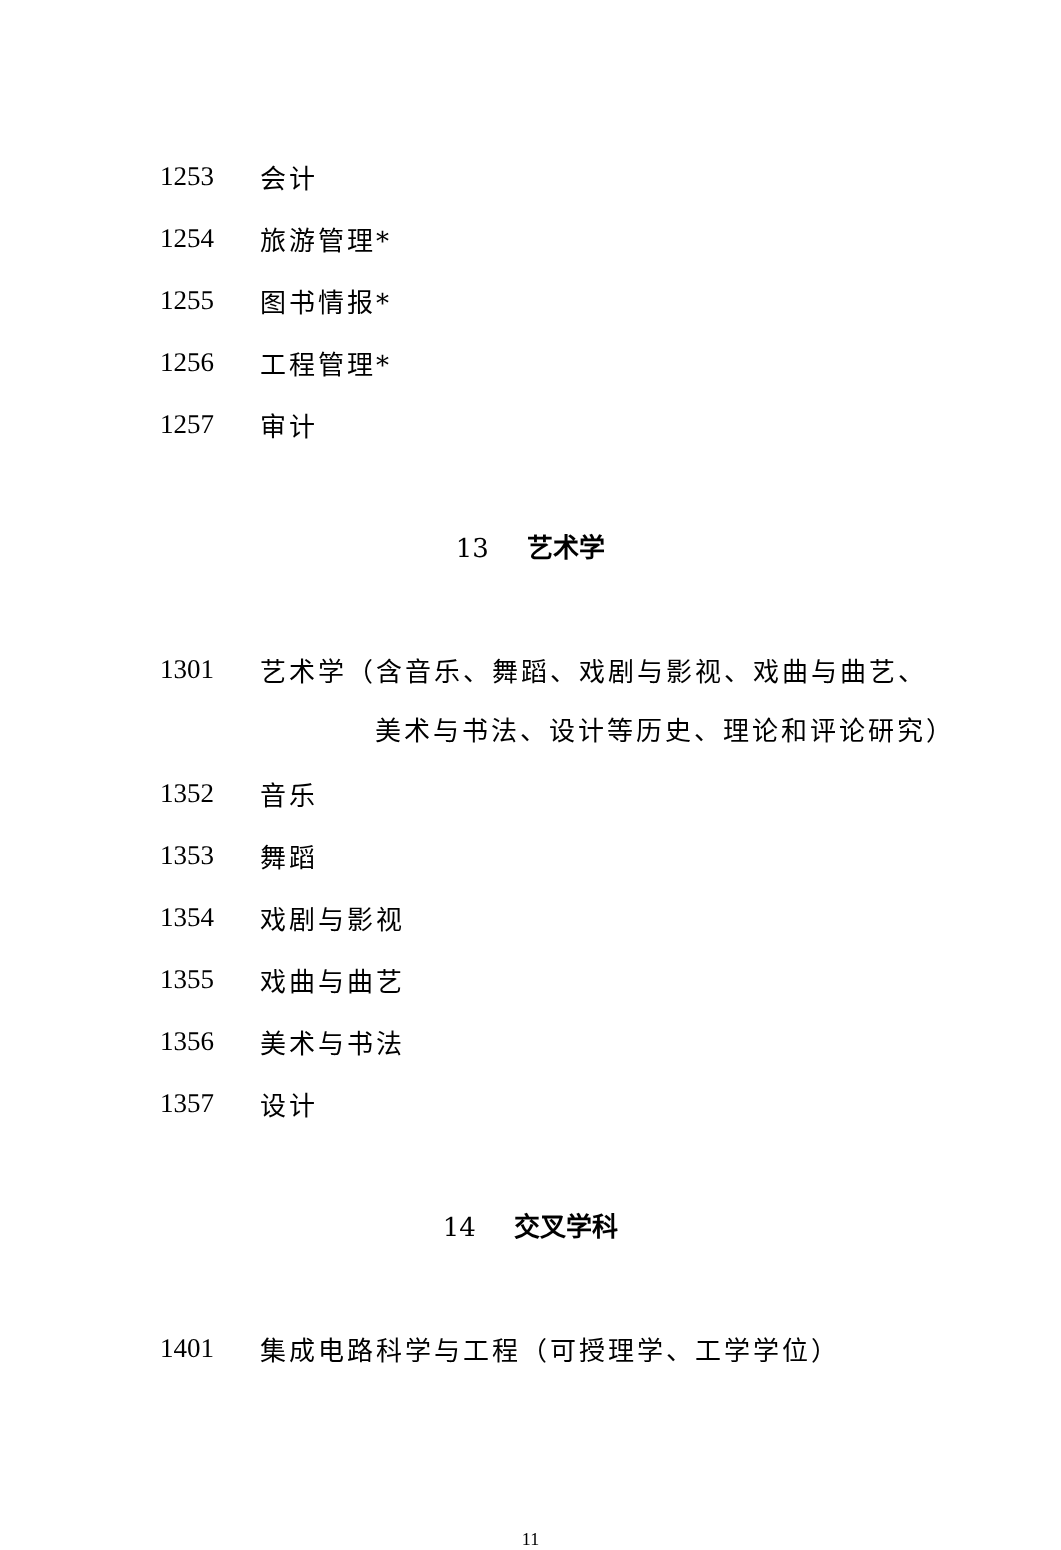1253 会计
1254 旅游管理*
1255 图书情报*
1256 工程管理*
1257 审计
13 艺术学
1301 艺术学（含音乐、舞蹈、戏剧与影视、戏曲与曲艺、
美术与书法、设计等历史、理论和评论研究）
1352 音乐
1353 舞蹈
1354 戏剧与影视
1355 戏曲与曲艺
1356 美术与书法
1357 设计
14 交叉学科
1401 集成电路科学与工程（可授理学、工学学位）
11